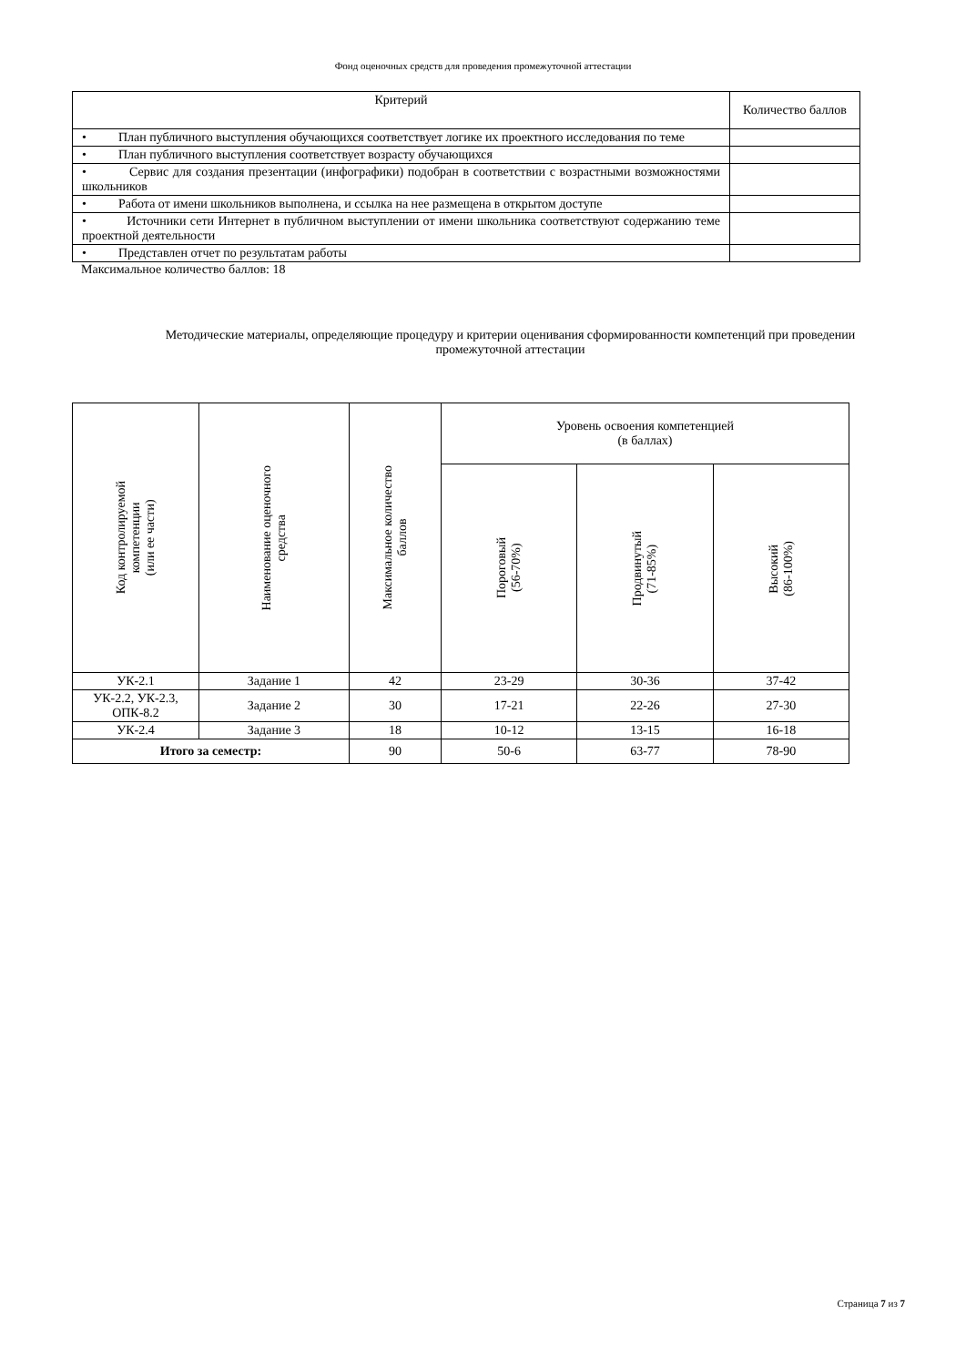Фонд оценочных средств для проведения промежуточной аттестации
| Критерий | Количество баллов |
| --- | --- |
| • План публичного выступления обучающихся соответствует логике их проектного исследования по теме | |
| • План публичного выступления соответствует возрасту обучающихся | |
| • Сервис для создания презентации (инфографики) подобран в соответствии с возрастными возможностями школьников | |
| • Работа от имени школьников выполнена, и ссылка на нее размещена в открытом доступе | |
| • Источники сети Интернет в публичном выступлении от имени школьника соответствуют содержанию теме проектной деятельности | |
| • Представлен отчет по результатам работы | |
Максимальное количество баллов: 18
Методические материалы, определяющие процедуру и критерии оценивания сформированности компетенций при проведении промежуточной аттестации
| Код контролируемой компетенции (или ее части) | Наименование оценочного средства | Максимальное количество баллов | Уровень освоения компетенцией (в баллах) | | |
| --- | --- | --- | --- | --- | --- |
| | | | Пороговый (56-70%) | Продвинутый (71-85%) | Высокий (86-100%) |
| УК-2.1 | Задание 1 | 42 | 23-29 | 30-36 | 37-42 |
| УК-2.2, УК-2.3, ОПК-8.2 | Задание 2 | 30 | 17-21 | 22-26 | 27-30 |
| УК-2.4 | Задание 3 | 18 | 10-12 | 13-15 | 16-18 |
| Итого за семестр: | | 90 | 50-6 | 63-77 | 78-90 |
Страница 7 из 7